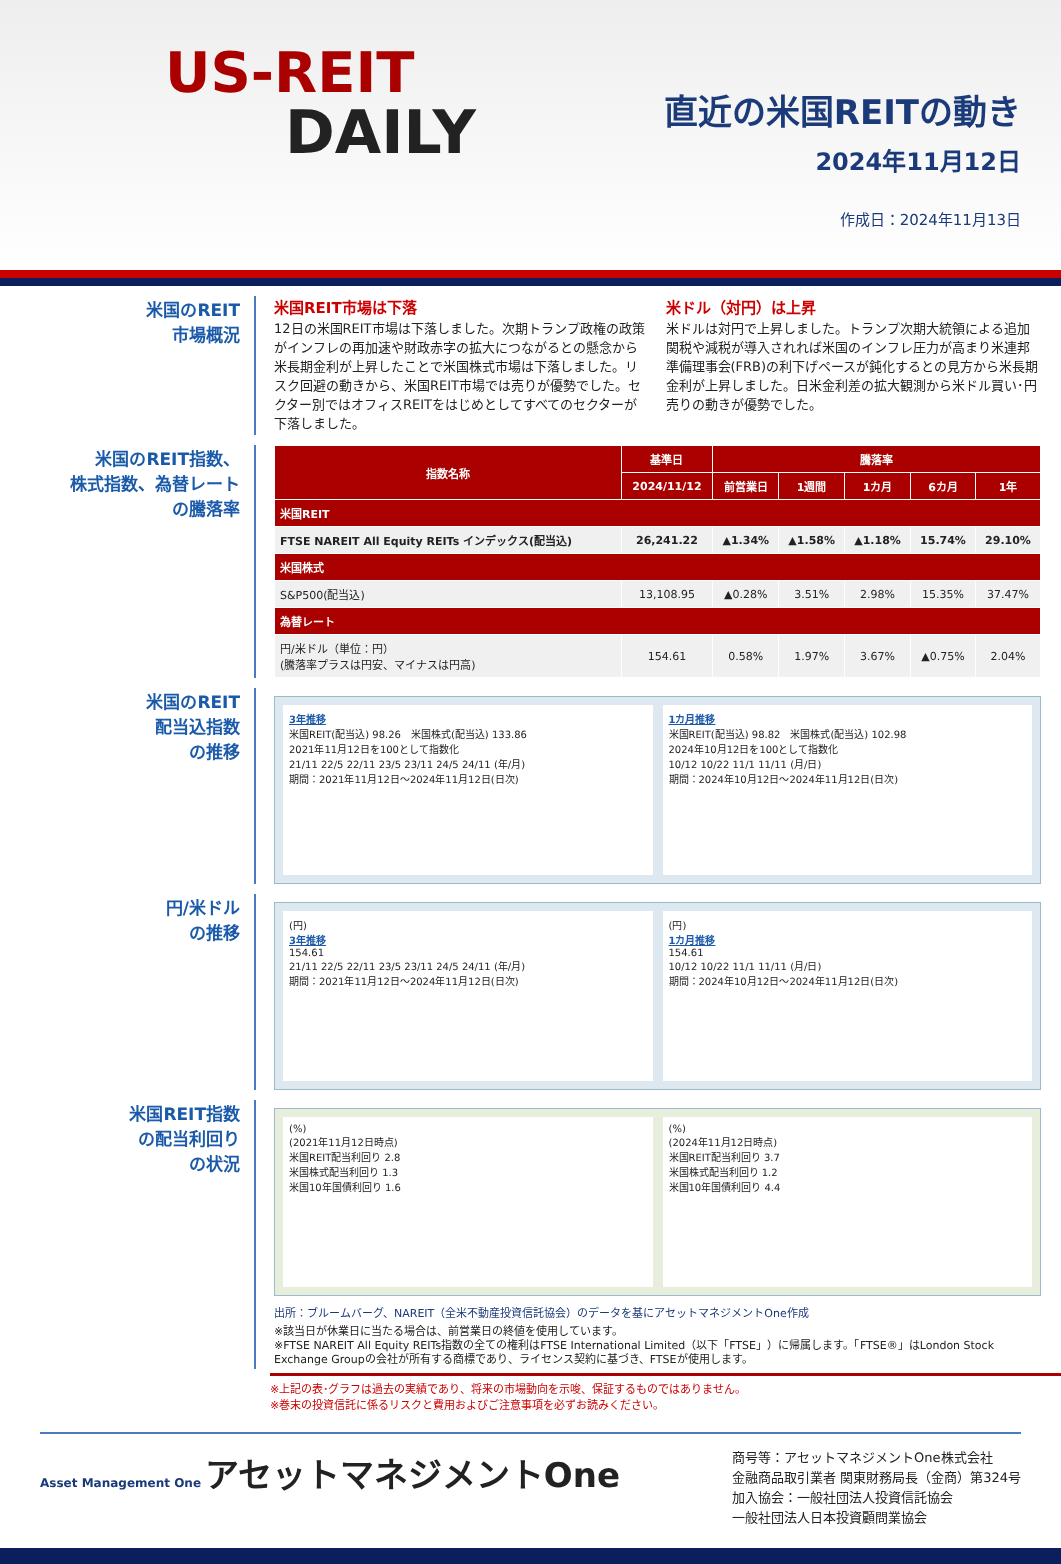US-REIT
DAILY
直近の米国REITの動き
2024年11月12日
作成日：2024年11月13日
米国のREIT
市場概況
米国REIT市場は下落
12日の米国REIT市場は下落しました。次期トランプ政権の政策がインフレの再加速や財政赤字の拡大につながるとの懸念から米長期金利が上昇したことで米国株式市場は下落しました。リスク回避の動きから、米国REIT市場では売りが優勢でした。セクター別ではオフィスREITをはじめとしてすべてのセクターが下落しました。
米ドル（対円）は上昇
米ドルは対円で上昇しました。トランプ次期大統領による追加関税や減税が導入されれば米国のインフレ圧力が高まり米連邦準備理事会(FRB)の利下げペースが鈍化するとの見方から米長期金利が上昇しました。日米金利差の拡大観測から米ドル買い･円売りの動きが優勢でした。
米国のREIT指数、
株式指数、為替レート
の騰落率
| 指数名称 | 基準日 | 騰落率 | | | | |
| --- | --- | --- | --- | --- | --- | --- |
| | 2024/11/12 | 前営業日 | 1週間 | 1カ月 | 6カ月 | 1年 |
| 米国REIT | | | | | | |
| FTSE NAREIT All Equity REITs インデックス(配当込) | 26,241.22 | ▲1.34% | ▲1.58% | ▲1.18% | 15.74% | 29.10% |
| 米国株式 | | | | | | |
| S&P500(配当込) | 13,108.95 | ▲0.28% | 3.51% | 2.98% | 15.35% | 37.47% |
| 為替レート | | | | | | |
| 円/米ドル（単位：円） (騰落率プラスは円安、マイナスは円高) | 154.61 | 0.58% | 1.97% | 3.67% | ▲0.75% | 2.04% |
米国のREIT
配当込指数
の推移
3年推移
米国REIT(配当込) 98.26　米国株式(配当込) 133.86
2021年11月12日を100として指数化
21/11 22/5 22/11 23/5 23/11 24/5 24/11 (年/月)
期間：2021年11月12日～2024年11月12日(日次)
1カ月推移
米国REIT(配当込) 98.82　米国株式(配当込) 102.98
2024年10月12日を100として指数化
10/12 10/22 11/1 11/11 (月/日)
期間：2024年10月12日～2024年11月12日(日次)
円/米ドル
の推移
(円)
3年推移
154.61
21/11 22/5 22/11 23/5 23/11 24/5 24/11 (年/月)
期間：2021年11月12日～2024年11月12日(日次)
(円)
1カ月推移
154.61
10/12 10/22 11/1 11/11 (月/日)
期間：2024年10月12日～2024年11月12日(日次)
米国REIT指数
の配当利回り
の状況
(%)
(2021年11月12日時点)
米国REIT配当利回り 2.8
米国株式配当利回り 1.3
米国10年国債利回り 1.6
(%)
(2024年11月12日時点)
米国REIT配当利回り 3.7
米国株式配当利回り 1.2
米国10年国債利回り 4.4
出所：ブルームバーグ、NAREIT（全米不動産投資信託協会）のデータを基にアセットマネジメントOne作成
※該当日が休業日に当たる場合は、前営業日の終値を使用しています。
※FTSE NAREIT All Equity REITs指数の全ての権利はFTSE International Limited（以下「FTSE」）に帰属します。「FTSE®」はLondon Stock Exchange Groupの会社が所有する商標であり、ライセンス契約に基づき、FTSEが使用します。
※上記の表･グラフは過去の実績であり、将来の市場動向を示唆、保証するものではありません。
※巻末の投資信託に係るリスクと費用およびご注意事項を必ずお読みください。
Asset Management One アセットマネジメントOne
商号等：アセットマネジメントOne株式会社
金融商品取引業者 関東財務局長（金商）第324号
加入協会：一般社団法人投資信託協会
一般社団法人日本投資顧問業協会